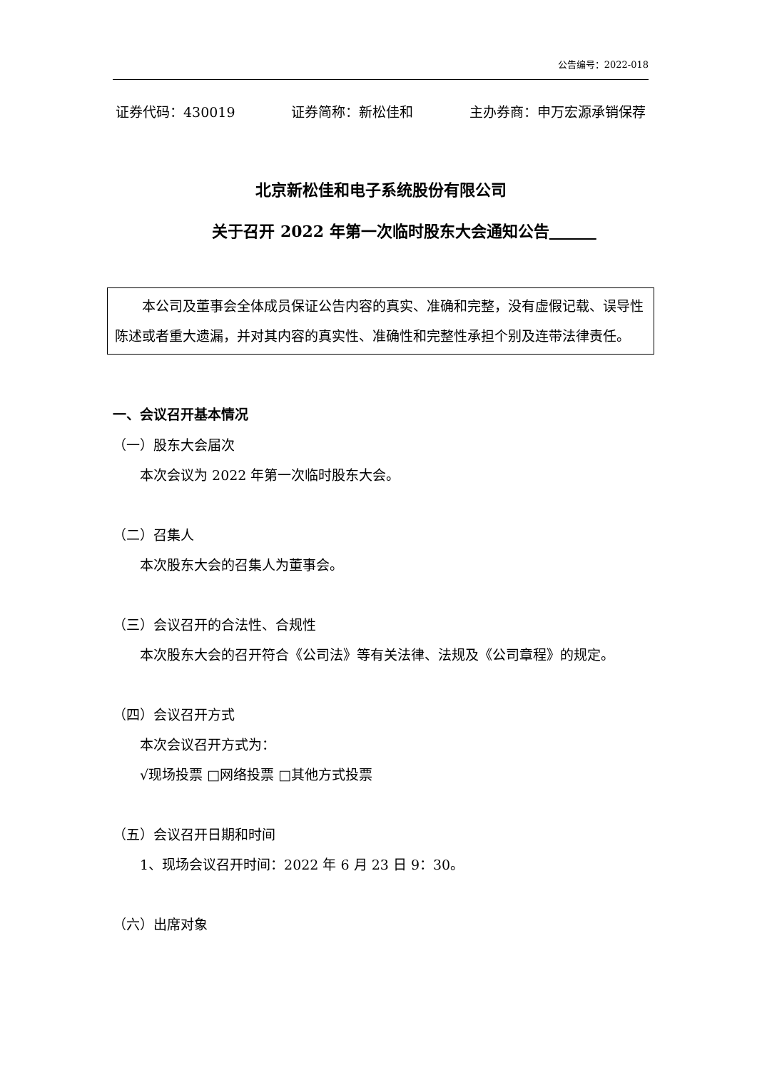公告编号：2022-018
证券代码：430019 证券简称：新松佳和 主办券商：申万宏源承销保荐
北京新松佳和电子系统股份有限公司
关于召开 2022 年第一次临时股东大会通知公告　　　
本公司及董事会全体成员保证公告内容的真实、准确和完整，没有虚假记载、误导性陈述或者重大遗漏，并对其内容的真实性、准确性和完整性承担个别及连带法律责任。
一、会议召开基本情况
（一）股东大会届次
本次会议为 2022 年第一次临时股东大会。
（二）召集人
本次股东大会的召集人为董事会。
（三）会议召开的合法性、合规性
本次股东大会的召开符合《公司法》等有关法律、法规及《公司章程》的规定。
（四）会议召开方式
本次会议召开方式为：
√现场投票 □网络投票 □其他方式投票
（五）会议召开日期和时间
1、现场会议召开时间：2022 年 6 月 23 日 9：30。
（六）出席对象